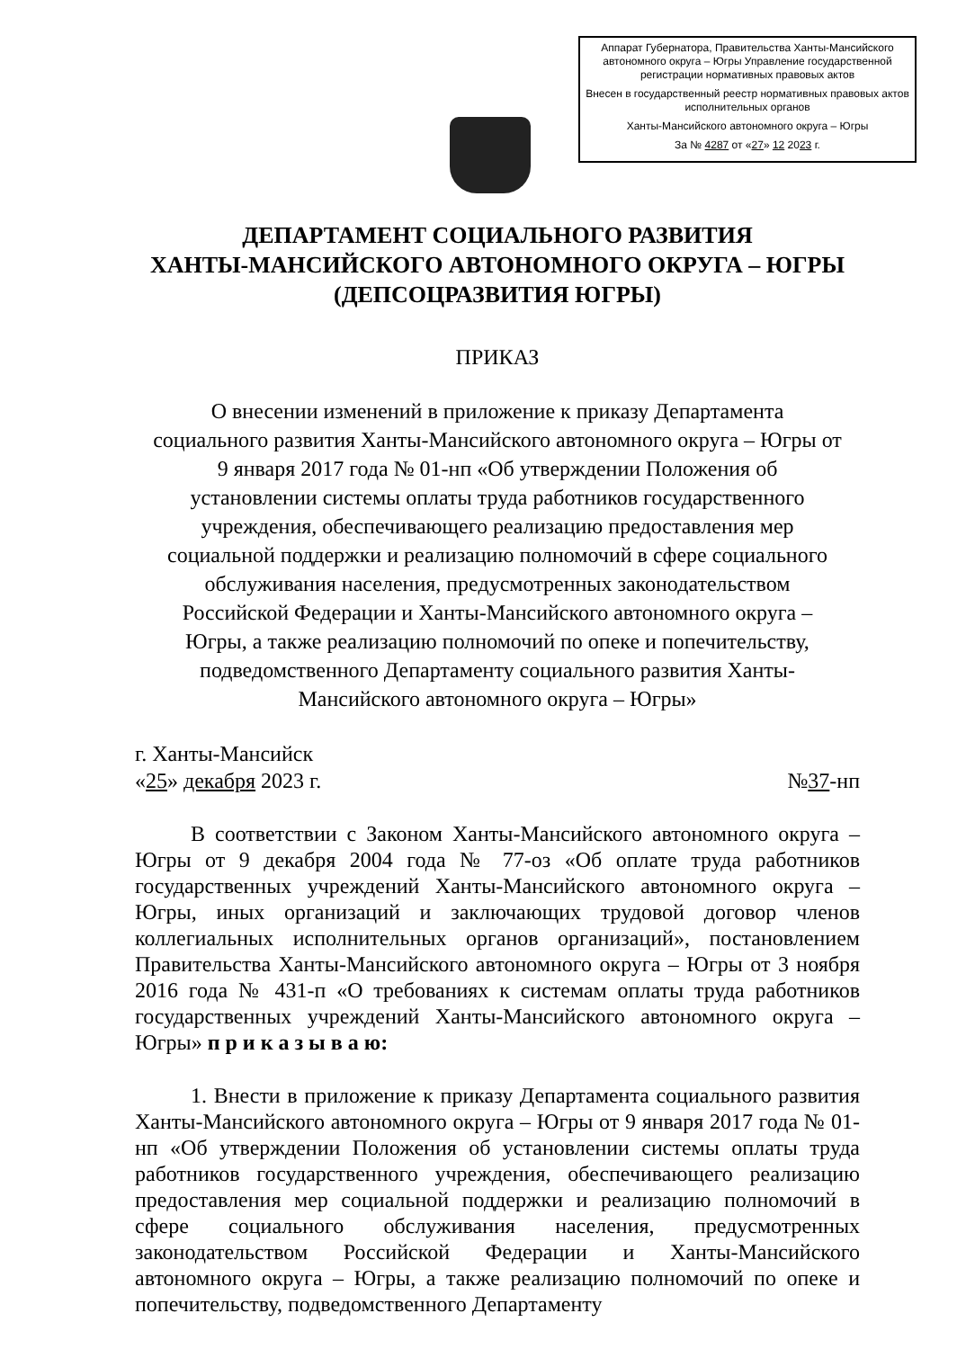Аппарат Губернатора, Правительства Ханты-Мансийского автономного округа – Югры Управление государственной регистрации нормативных правовых актов
Внесен в государственный реестр нормативных правовых актов исполнительных органов
Ханты-Мансийского автономного округа – Югры
За № 4287 от «27» 12 2023 г.
ДЕПАРТАМЕНТ СОЦИАЛЬНОГО РАЗВИТИЯ
ХАНТЫ-МАНСИЙСКОГО АВТОНОМНОГО ОКРУГА – ЮГРЫ
(ДЕПСОЦРАЗВИТИЯ ЮГРЫ)
ПРИКАЗ
О внесении изменений в приложение к приказу Департамента социального развития Ханты-Мансийского автономного округа – Югры от 9 января 2017 года № 01-нп «Об утверждении Положения об установлении системы оплаты труда работников государственного учреждения, обеспечивающего реализацию предоставления мер социальной поддержки и реализацию полномочий в сфере социального обслуживания населения, предусмотренных законодательством Российской Федерации и Ханты-Мансийского автономного округа – Югры, а также реализацию полномочий по опеке и попечительству, подведомственного Департаменту социального развития Ханты-Мансийского автономного округа – Югры»
г. Ханты-Мансийск
«25» декабря 2023 г. №37-нп
В соответствии с Законом Ханты-Мансийского автономного округа – Югры от 9 декабря 2004 года № 77-оз «Об оплате труда работников государственных учреждений Ханты-Мансийского автономного округа – Югры, иных организаций и заключающих трудовой договор членов коллегиальных исполнительных органов организаций», постановлением Правительства Ханты-Мансийского автономного округа – Югры от 3 ноября 2016 года № 431-п «О требованиях к системам оплаты труда работников государственных учреждений Ханты-Мансийского автономного округа – Югры» п р и к а з ы в а ю:
1. Внести в приложение к приказу Департамента социального развития Ханты-Мансийского автономного округа – Югры от 9 января 2017 года № 01-нп «Об утверждении Положения об установлении системы оплаты труда работников государственного учреждения, обеспечивающего реализацию предоставления мер социальной поддержки и реализацию полномочий в сфере социального обслуживания населения, предусмотренных законодательством Российской Федерации и Ханты-Мансийского автономного округа – Югры, а также реализацию полномочий по опеке и попечительству, подведомственного Департаменту